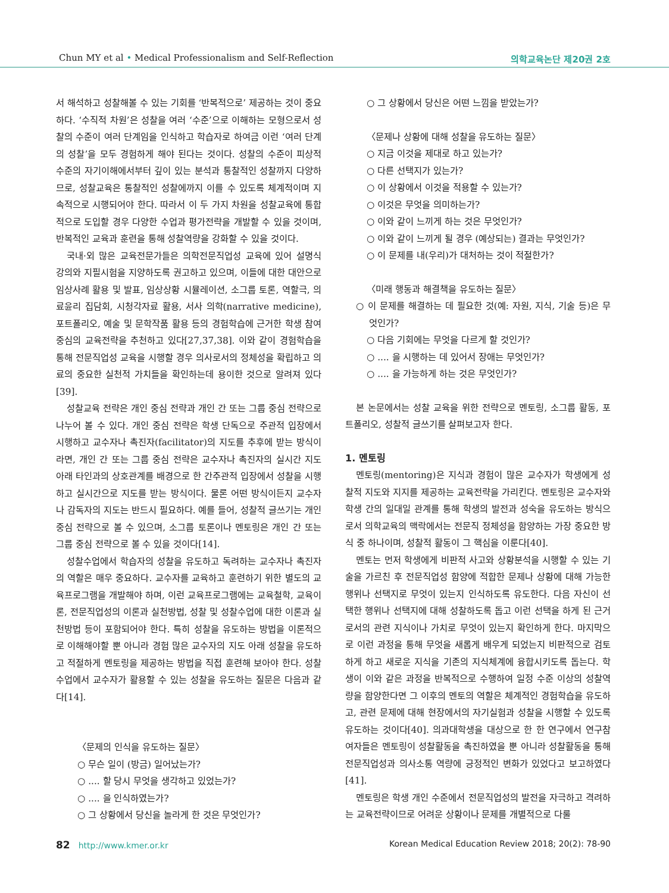Chun MY et al • Medical Professionalism and Self-Reflection 의학교육논단 제20권 2호
서 해석하고 성찰해볼 수 있는 기회를 ‘반복적으로’ 제공하는 것이 중요하다. ‘수직적 차원’은 성찰을 여러 ‘수준’으로 이해하는 모형으로서 성찰의 수준이 여러 단계임을 인식하고 학습자로 하여금 이런 ‘여러 단계의 성찰’을 모두 경험하게 해야 된다는 것이다. 성찰의 수준이 피상적 수준의 자기이해에서부터 깊이 있는 분석과 통찰적인 성찰까지 다양하므로, 성찰교육은 통찰적인 성찰에까지 이를 수 있도록 체계적이며 지속적으로 시행되어야 한다. 따라서 이 두 가지 차원을 성찰교육에 통합적으로 도입할 경우 다양한 수업과 평가전략을 개발할 수 있을 것이며, 반복적인 교육과 훈련을 통해 성찰역량을 강화할 수 있을 것이다.
국내·외 많은 교육전문가들은 의학전문직업성 교육에 있어 설명식 강의와 지필시험을 지양하도록 권고하고 있으며, 이들에 대한 대안으로 임상사례 활용 및 발표, 임상상황 시뮬레이션, 소그룹 토론, 역할극, 의료윤리 집담회, 시청각자료 활용, 서사 의학(narrative medicine), 포트폴리오, 예술 및 문학작품 활용 등의 경험학습에 근거한 학생 참여 중심의 교육전략을 추천하고 있다[27,37,38]. 이와 같이 경험학습을 통해 전문직업성 교육을 시행할 경우 의사로서의 정체성을 확립하고 의료의 중요한 실천적 가치들을 확인하는데 용이한 것으로 알려져 있다[39].
성찰교육 전략은 개인 중심 전략과 개인 간 또는 그룹 중심 전략으로 나누어 볼 수 있다. 개인 중심 전략은 학생 단독으로 주관적 입장에서 시행하고 교수자나 촉진자(facilitator)의 지도를 추후에 받는 방식이라면, 개인 간 또는 그룹 중심 전략은 교수자나 촉진자의 실시간 지도 아래 타인과의 상호관계를 배경으로 한 간주관적 입장에서 성찰을 시행하고 실시간으로 지도를 받는 방식이다. 물론 어떤 방식이든지 교수자나 감독자의 지도는 반드시 필요하다. 예를 들어, 성찰적 글쓰기는 개인 중심 전략으로 볼 수 있으며, 소그룹 토론이나 멘토링은 개인 간 또는 그룹 중심 전략으로 볼 수 있을 것이다[14].
성찰수업에서 학습자의 성찰을 유도하고 독려하는 교수자나 촉진자의 역할은 매우 중요하다. 교수자를 교육하고 훈련하기 위한 별도의 교육프로그램을 개발해야 하며, 이런 교육프로그램에는 교육철학, 교육이론, 전문직업성의 이론과 실천방법, 성찰 및 성찰수업에 대한 이론과 실천방법 등이 포함되어야 한다. 특히 성찰을 유도하는 방법을 이론적으로 이해해야할 뿐 아니라 경험 많은 교수자의 지도 아래 성찰을 유도하고 적절하게 멘토링을 제공하는 방법을 직접 훈련해 보아야 한다. 성찰수업에서 교수자가 활용할 수 있는 성찰을 유도하는 질문은 다음과 같다[14].
〈문제의 인식을 유도하는 질문〉
○ 무슨 일이 (방금) 일어났는가?
○ .... 할 당시 무엇을 생각하고 있었는가?
○ .... 을 인식하였는가?
○ 그 상황에서 당신을 놀라게 한 것은 무엇인가?
○ 그 상황에서 당신은 어떤 느낌을 받았는가?
〈문제나 상황에 대해 성찰을 유도하는 질문〉
○ 지금 이것을 제대로 하고 있는가?
○ 다른 선택지가 있는가?
○ 이 상황에서 이것을 적용할 수 있는가?
○ 이것은 무엇을 의미하는가?
○ 이와 같이 느끼게 하는 것은 무엇인가?
○ 이와 같이 느끼게 될 경우 (예상되는) 결과는 무엇인가?
○ 이 문제를 내(우리)가 대처하는 것이 적절한가?
〈미래 행동과 해결책을 유도하는 질문〉
○ 이 문제를 해결하는 데 필요한 것(예: 자원, 지식, 기술 등)은 무엇인가?
○ 다음 기회에는 무엇을 다르게 할 것인가?
○ .... 을 시행하는 데 있어서 장애는 무엇인가?
○ .... 을 가능하게 하는 것은 무엇인가?
본 논문에서는 성찰 교육을 위한 전략으로 멘토링, 소그룹 활동, 포트폴리오, 성찰적 글쓰기를 살펴보고자 한다.
1. 멘토링
멘토링(mentoring)은 지식과 경험이 많은 교수자가 학생에게 성찰적 지도와 지지를 제공하는 교육전략을 가리킨다. 멘토링은 교수자와 학생 간의 일대일 관계를 통해 학생의 발전과 성숙을 유도하는 방식으로서 의학교육의 맥락에서는 전문직 정체성을 함양하는 가장 중요한 방식 중 하나이며, 성찰적 활동이 그 핵심을 이룬다[40].
멘토는 먼저 학생에게 비판적 사고와 상황분석을 시행할 수 있는 기술을 가르친 후 전문직업성 함양에 적합한 문제나 상황에 대해 가능한 행위나 선택지로 무엇이 있는지 인식하도록 유도한다. 다음 자신이 선택한 행위나 선택지에 대해 성찰하도록 돕고 이런 선택을 하게 된 근거로서의 관련 지식이나 가치로 무엇이 있는지 확인하게 한다. 마지막으로 이런 과정을 통해 무엇을 새롭게 배우게 되었는지 비판적으로 검토하게 하고 새로운 지식을 기존의 지식체계에 융합시키도록 돕는다. 학생이 이와 같은 과정을 반복적으로 수행하여 일정 수준 이상의 성찰역량을 함양한다면 그 이후의 멘토의 역할은 체계적인 경험학습을 유도하고, 관련 문제에 대해 현장에서의 자기실험과 성찰을 시행할 수 있도록 유도하는 것이다[40]. 의과대학생을 대상으로 한 한 연구에서 연구참여자들은 멘토링이 성찰활동을 촉진하였을 뿐 아니라 성찰활동을 통해 전문직업성과 의사소통 역량에 긍정적인 변화가 있었다고 보고하였다[41].
멘토링은 학생 개인 수준에서 전문직업성의 발전을 자극하고 격려하는 교육전략이므로 어려운 상황이나 문제를 개별적으로 다룰
82 http://www.kmer.or.kr Korean Medical Education Review 2018; 20(2): 78-90